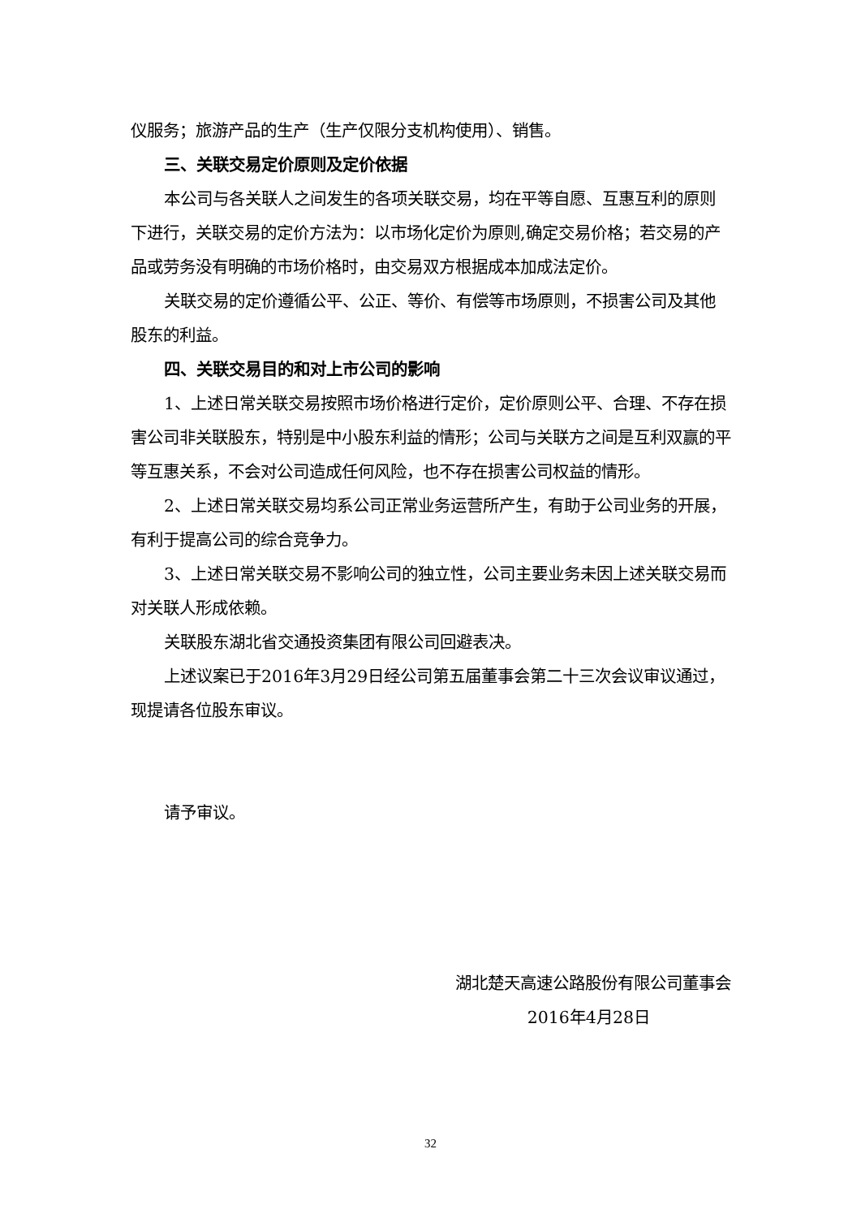仪服务；旅游产品的生产（生产仅限分支机构使用）、销售。
三、关联交易定价原则及定价依据
本公司与各关联人之间发生的各项关联交易，均在平等自愿、互惠互利的原则下进行，关联交易的定价方法为：以市场化定价为原则,确定交易价格；若交易的产品或劳务没有明确的市场价格时，由交易双方根据成本加成法定价。
关联交易的定价遵循公平、公正、等价、有偿等市场原则，不损害公司及其他股东的利益。
四、关联交易目的和对上市公司的影响
1、上述日常关联交易按照市场价格进行定价，定价原则公平、合理、不存在损害公司非关联股东，特别是中小股东利益的情形；公司与关联方之间是互利双赢的平等互惠关系，不会对公司造成任何风险，也不存在损害公司权益的情形。
2、上述日常关联交易均系公司正常业务运营所产生，有助于公司业务的开展，有利于提高公司的综合竞争力。
3、上述日常关联交易不影响公司的独立性，公司主要业务未因上述关联交易而对关联人形成依赖。
关联股东湖北省交通投资集团有限公司回避表决。
上述议案已于2016年3月29日经公司第五届董事会第二十三次会议审议通过，现提请各位股东审议。
请予审议。
湖北楚天高速公路股份有限公司董事会
2016年4月28日
32